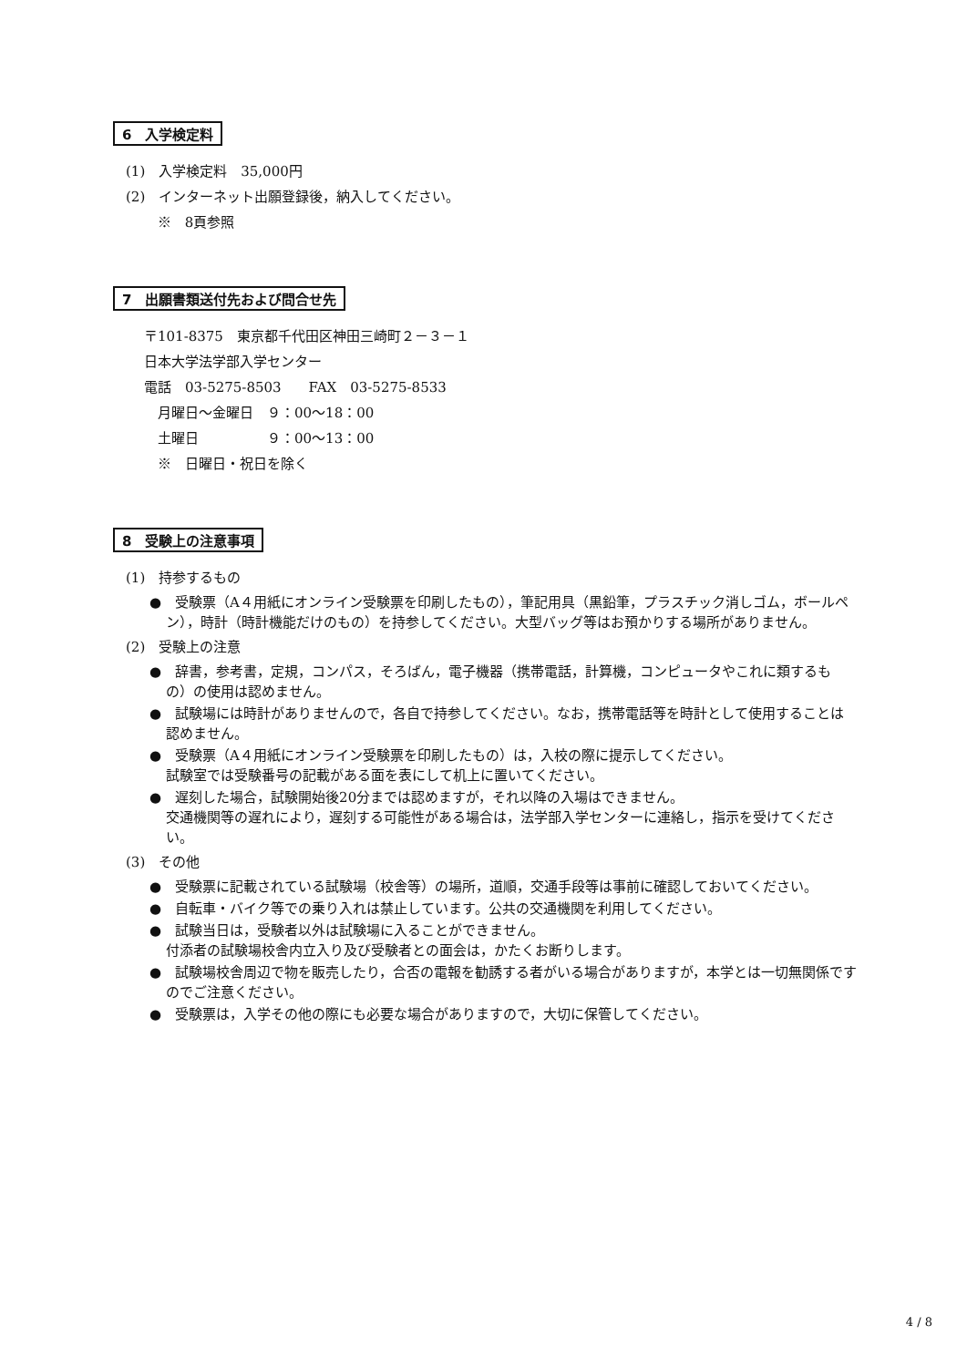6　入学検定料
(1)　入学検定料　35,000円
(2)　インターネット出願登録後，納入してください。
　　 ※　8頁参照
7　出願書類送付先および問合せ先
〒101-8375　東京都千代田区神田三崎町２－３－１
日本大学法学部入学センター
電話　03-5275-8503　　FAX　03-5275-8533
　月曜日～金曜日　９：00～18：00
　土曜日　　　　　９：00～13：00
　※　日曜日・祝日を除く
8　受験上の注意事項
(1)　持参するもの
●　受験票（A４用紙にオンライン受験票を印刷したもの），筆記用具（黒鉛筆，プラスチック消しゴム，ボールペン），時計（時計機能だけのもの）を持参してください。大型バッグ等はお預かりする場所がありません。
(2)　受験上の注意
●　辞書，参考書，定規，コンパス，そろばん，電子機器（携帯電話，計算機，コンピュータやこれに類するもの）の使用は認めません。
●　試験場には時計がありませんので，各自で持参してください。なお，携帯電話等を時計として使用することは認めません。
●　受験票（A４用紙にオンライン受験票を印刷したもの）は，入校の際に提示してください。
試験室では受験番号の記載がある面を表にして机上に置いてください。
●　遅刻した場合，試験開始後20分までは認めますが，それ以降の入場はできません。
交通機関等の遅れにより，遅刻する可能性がある場合は，法学部入学センターに連絡し，指示を受けてください。
(3)　その他
●　受験票に記載されている試験場（校舎等）の場所，道順，交通手段等は事前に確認しておいてください。
●　自転車・バイク等での乗り入れは禁止しています。公共の交通機関を利用してください。
●　試験当日は，受験者以外は試験場に入ることができません。
付添者の試験場校舎内立入り及び受験者との面会は，かたくお断りします。
●　試験場校舎周辺で物を販売したり，合否の電報を勧誘する者がいる場合がありますが，本学とは一切無関係ですのでご注意ください。
●　受験票は，入学その他の際にも必要な場合がありますので，大切に保管してください。
4 / 8